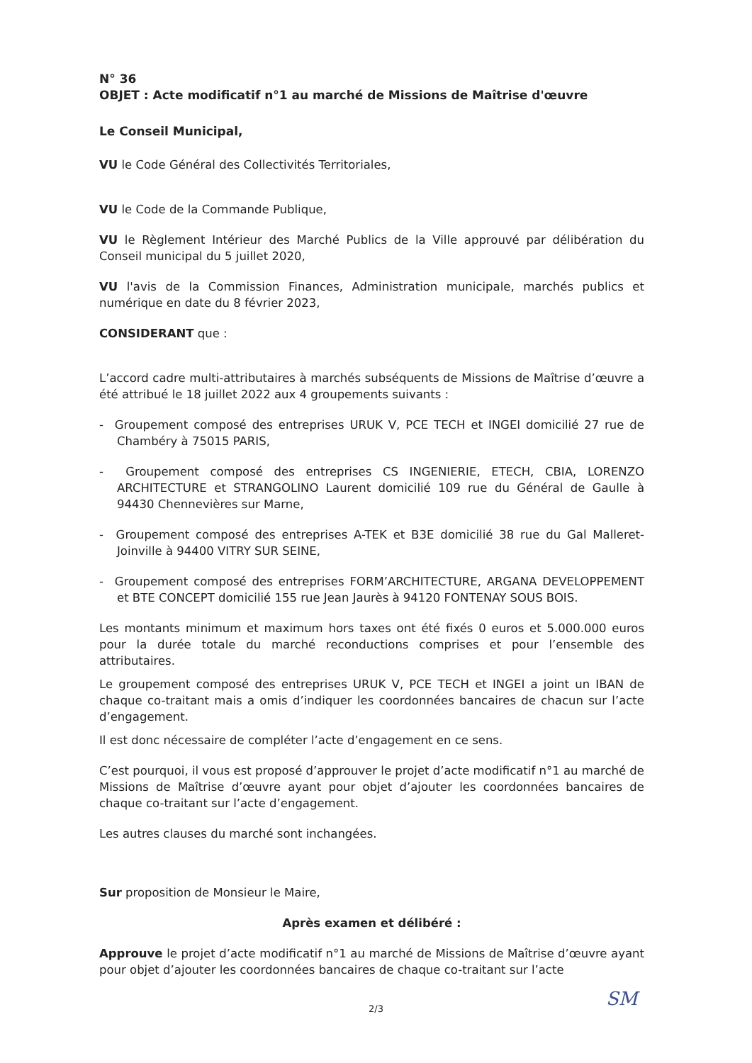N° 36
OBJET : Acte modificatif n°1 au marché de Missions de Maîtrise d'œuvre
Le Conseil Municipal,
VU le Code Général des Collectivités Territoriales,
VU le Code de la Commande Publique,
VU le Règlement Intérieur des Marché Publics de la Ville approuvé par délibération du Conseil municipal du 5 juillet 2020,
VU l'avis de la Commission Finances, Administration municipale, marchés publics et numérique en date du 8 février 2023,
CONSIDERANT que :
L’accord cadre multi-attributaires à marchés subséquents de Missions de Maîtrise d’œuvre a été attribué le 18 juillet 2022 aux 4 groupements suivants :
- Groupement composé des entreprises URUK V, PCE TECH et INGEI domicilié 27 rue de Chambéry à 75015 PARIS,
- Groupement composé des entreprises CS INGENIERIE, ETECH, CBIA, LORENZO ARCHITECTURE et STRANGOLINO Laurent domicilié 109 rue du Général de Gaulle à 94430 Chennevières sur Marne,
- Groupement composé des entreprises A-TEK et B3E domicilié 38 rue du Gal Malleret-Joinville à 94400 VITRY SUR SEINE,
- Groupement composé des entreprises FORM’ARCHITECTURE, ARGANA DEVELOPPEMENT et BTE CONCEPT domicilié 155 rue Jean Jaurès à 94120 FONTENAY SOUS BOIS.
Les montants minimum et maximum hors taxes ont été fixés 0 euros et 5.000.000 euros pour la durée totale du marché reconductions comprises et pour l’ensemble des attributaires.
Le groupement composé des entreprises URUK V, PCE TECH et INGEI a joint un IBAN de chaque co-traitant mais a omis d’indiquer les coordonnées bancaires de chacun sur l’acte d’engagement.
Il est donc nécessaire de compléter l’acte d’engagement en ce sens.
C’est pourquoi, il vous est proposé d’approuver le projet d’acte modificatif n°1 au marché de Missions de Maîtrise d’œuvre ayant pour objet d’ajouter les coordonnées bancaires de chaque co-traitant sur l’acte d’engagement.
Les autres clauses du marché sont inchangées.
Sur proposition de Monsieur le Maire,
Après examen et délibéré :
Approuve le projet d’acte modificatif n°1 au marché de Missions de Maîtrise d’œuvre ayant pour objet d’ajouter les coordonnées bancaires de chaque co-traitant sur l’acte
2/3 SM